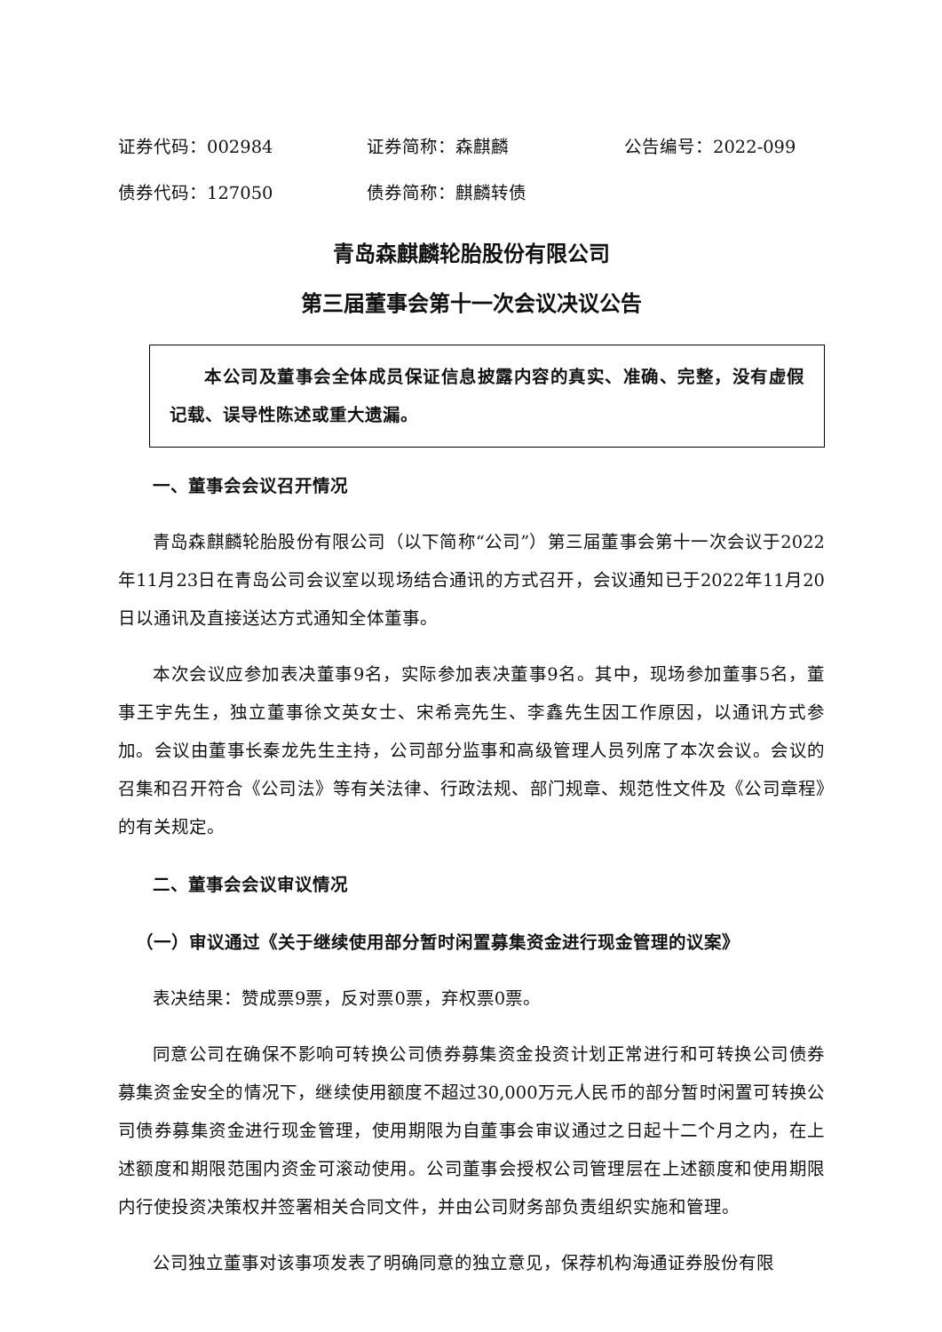证券代码：002984 证券简称：森麒麟 公告编号：2022-099
债券代码：127050 债券简称：麒麟转债
青岛森麒麟轮胎股份有限公司
第三届董事会第十一次会议决议公告
本公司及董事会全体成员保证信息披露内容的真实、准确、完整，没有虚假记载、误导性陈述或重大遗漏。
一、董事会会议召开情况
青岛森麒麟轮胎股份有限公司（以下简称“公司”）第三届董事会第十一次会议于2022年11月23日在青岛公司会议室以现场结合通讯的方式召开，会议通知已于2022年11月20日以通讯及直接送达方式通知全体董事。
本次会议应参加表决董事9名，实际参加表决董事9名。其中，现场参加董事5名，董事王宇先生，独立董事徐文英女士、宋希亮先生、李鑫先生因工作原因，以通讯方式参加。会议由董事长秦龙先生主持，公司部分监事和高级管理人员列席了本次会议。会议的召集和召开符合《公司法》等有关法律、行政法规、部门规章、规范性文件及《公司章程》的有关规定。
二、董事会会议审议情况
（一）审议通过《关于继续使用部分暂时闲置募集资金进行现金管理的议案》
表决结果：赞成票9票，反对票0票，弃权票0票。
同意公司在确保不影响可转换公司债券募集资金投资计划正常进行和可转换公司债券募集资金安全的情况下，继续使用额度不超过30,000万元人民币的部分暂时闲置可转换公司债券募集资金进行现金管理，使用期限为自董事会审议通过之日起十二个月之内，在上述额度和期限范围内资金可滚动使用。公司董事会授权公司管理层在上述额度和使用期限内行使投资决策权并签署相关合同文件，并由公司财务部负责组织实施和管理。
公司独立董事对该事项发表了明确同意的独立意见，保荐机构海通证券股份有限